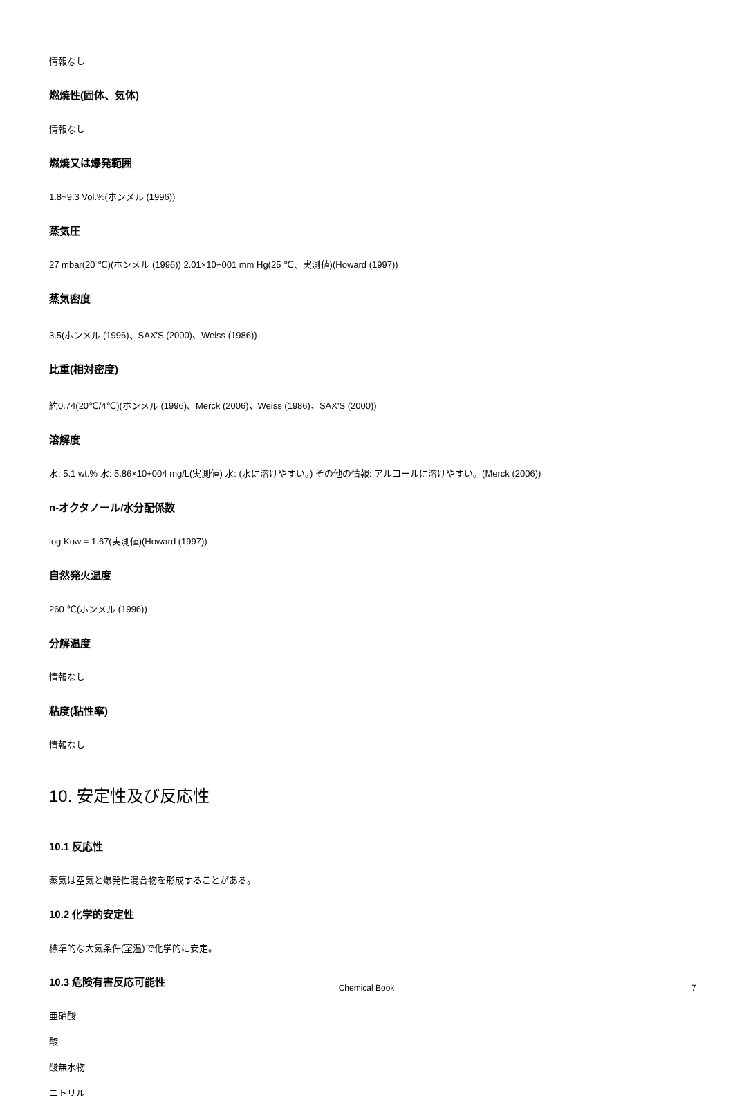情報なし
燃焼性(固体、気体)
情報なし
燃焼又は爆発範囲
1.8~9.3 Vol.%(ホンメル (1996))
蒸気圧
27 mbar(20 ℃)(ホンメル (1996)) 2.01×10+001 mm Hg(25 ℃、実測値)(Howard (1997))
蒸気密度
3.5(ホンメル (1996)、SAX'S (2000)、Weiss (1986))
比重(相対密度)
約0.74(20℃/4℃)(ホンメル (1996)、Merck (2006)、Weiss (1986)、SAX'S (2000))
溶解度
水: 5.1 wt.% 水: 5.86×10+004 mg/L(実測値) 水: (水に溶けやすい。) その他の情報: アルコールに溶けやすい。(Merck (2006))
n-オクタノール/水分配係数
log Kow = 1.67(実測値)(Howard (1997))
自然発火温度
260 ℃(ホンメル (1996))
分解温度
情報なし
粘度(粘性率)
情報なし
10. 安定性及び反応性
10.1 反応性
蒸気は空気と爆発性混合物を形成することがある。
10.2 化学的安定性
標準的な大気条件(室温)で化学的に安定。
10.3 危険有害反応可能性
亜硝酸
酸
酸無水物
ニトリル
Chemical Book 7